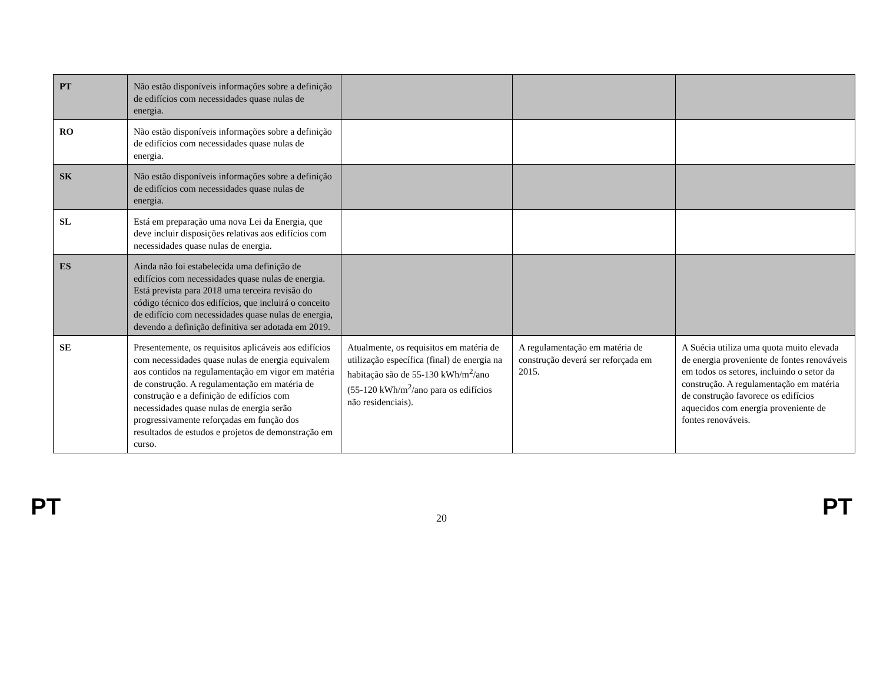| PT | Não estão disponíveis informações sobre a definição de edifícios com necessidades quase nulas de energia. | | | |
| RO | Não estão disponíveis informações sobre a definição de edifícios com necessidades quase nulas de energia. | | | |
| SK | Não estão disponíveis informações sobre a definição de edifícios com necessidades quase nulas de energia. | | | |
| SL | Está em preparação uma nova Lei da Energia, que deve incluir disposições relativas aos edifícios com necessidades quase nulas de energia. | | | |
| ES | Ainda não foi estabelecida uma definição de edifícios com necessidades quase nulas de energia. Está prevista para 2018 uma terceira revisão do código técnico dos edifícios, que incluirá o conceito de edifício com necessidades quase nulas de energia, devendo a definição definitiva ser adotada em 2019. | | | |
| SE | Presentemente, os requisitos aplicáveis aos edifícios com necessidades quase nulas de energia equivalem aos contidos na regulamentação em vigor em matéria de construção. A regulamentação em matéria de construção e a definição de edifícios com necessidades quase nulas de energia serão progressivamente reforçadas em função dos resultados de estudos e projetos de demonstração em curso. | Atualmente, os requisitos em matéria de utilização específica (final) de energia na habitação são de 55-130 kWh/m<sup>2</sup>/ano (55-120 kWh/m<sup>2</sup>/ano para os edifícios não residenciais). | A regulamentação em matéria de construção deverá ser reforçada em 2015. | A Suécia utiliza uma quota muito elevada de energia proveniente de fontes renováveis em todos os setores, incluindo o setor da construção. A regulamentação em matéria de construção favorece os edifícios aquecidos com energia proveniente de fontes renováveis. |
PT 20 PT